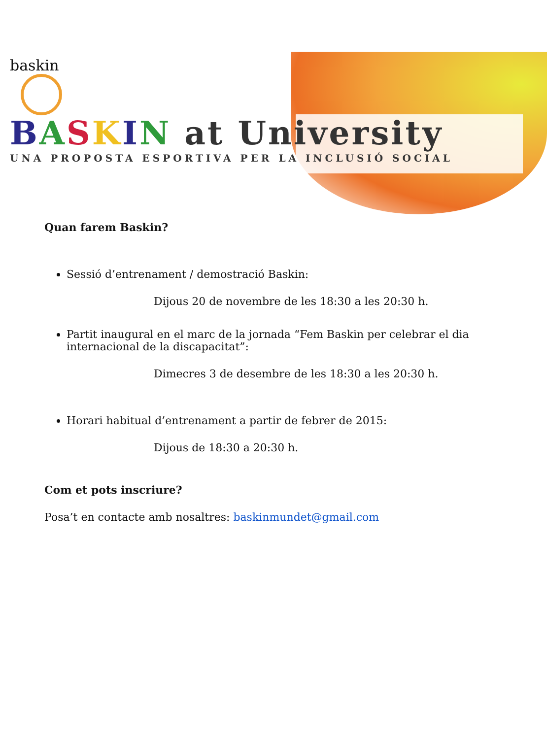baskin
BASKIN at University
UNA PROPOSTA ESPORTIVA PER LA INCLUSIÓ SOCIAL
Quan farem Baskin?
Sessió d’entrenament / demostració Baskin:
Dijous 20 de novembre de les 18:30 a les 20:30 h.
Partit inaugural en el marc de la jornada “Fem Baskin per celebrar el dia internacional de la discapacitat”:
Dimecres 3 de desembre de les 18:30 a les 20:30 h.
Horari habitual d’entrenament a partir de febrer de 2015:
Dijous de 18:30 a 20:30 h.
Com et pots inscriure?
Posa’t en contacte amb nosaltres: baskinmundet@gmail.com